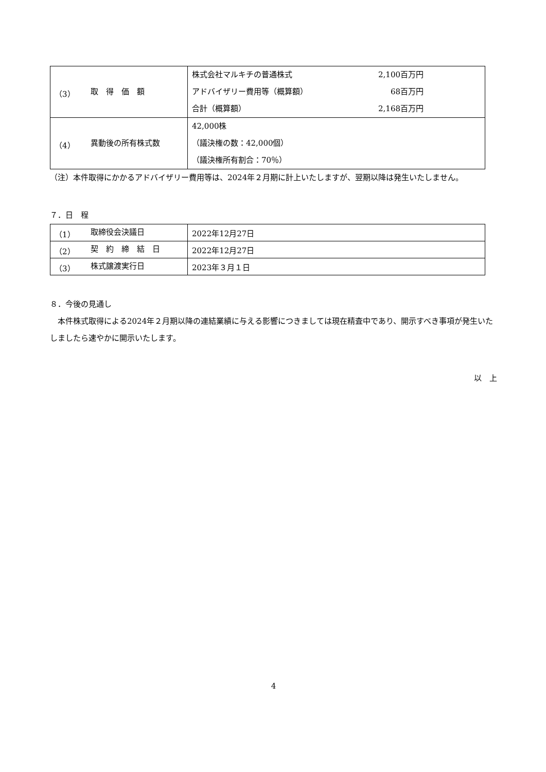| （3） 取 得 価 額 | 株式会社マルキチの普通株式 2,100百万円 アドバイザリー費用等（概算額） 68百万円 合計（概算額） 2,168百万円 |
| （4） 異動後の所有株式数 | 42,000株 （議決権の数：42,000個） （議決権所有割合：70％） |
（注）本件取得にかかるアドバイザリー費用等は、2024年２月期に計上いたしますが、翌期以降は発生いたしません。
７．日　程
| （1） 取締役会決議日 | 2022年12月27日 |
| （2） 契 約 締 結 日 | 2022年12月27日 |
| （3） 株式譲渡実行日 | 2023年３月１日 |
８．今後の見通し
　本件株式取得による2024年２月期以降の連結業績に与える影響につきましては現在精査中であり、開示すべき事項が発生いたしましたら速やかに開示いたします。
以　上
4